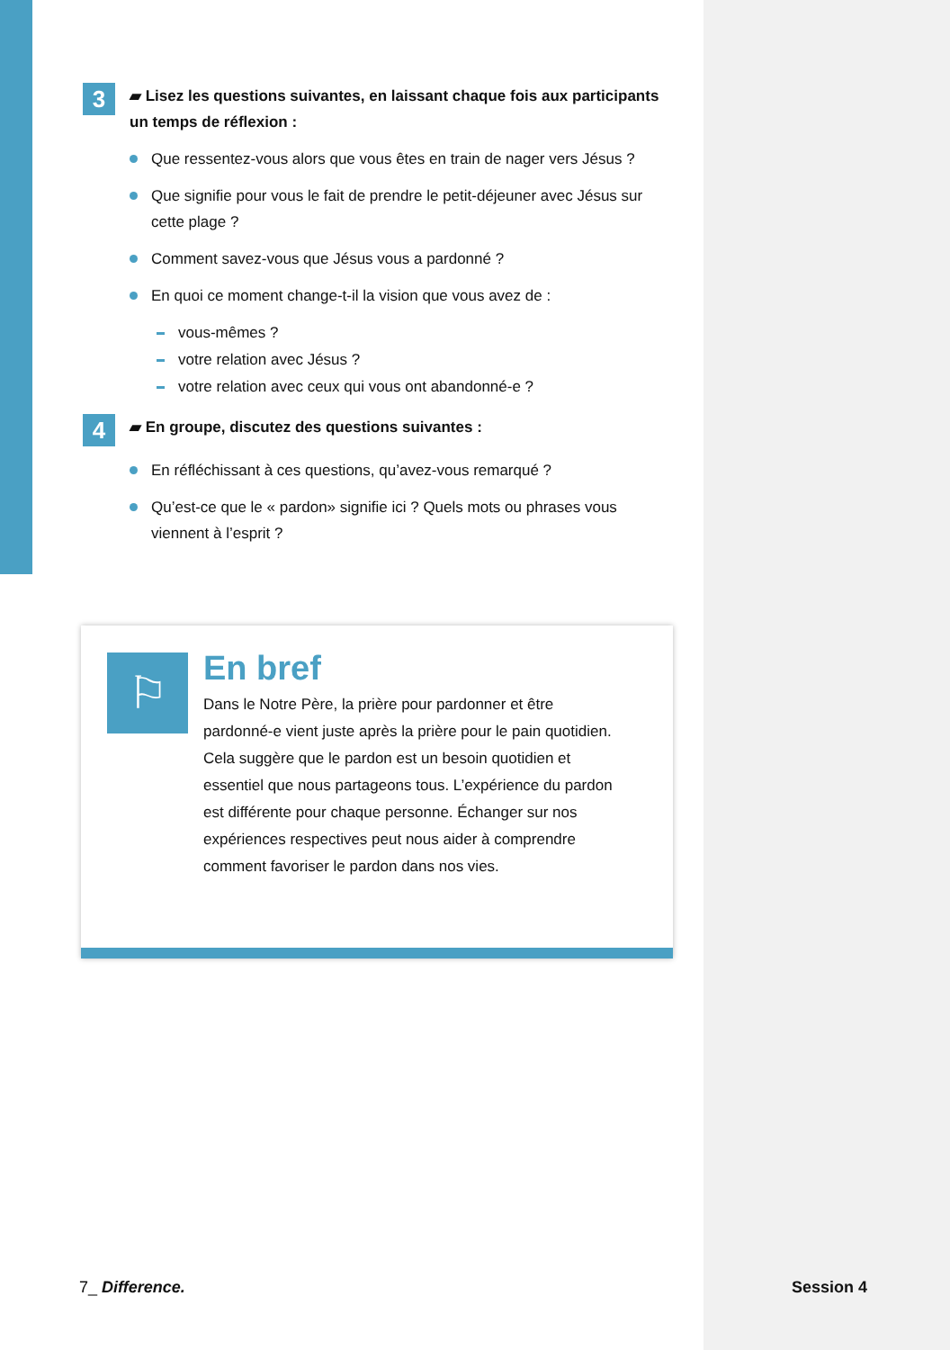3
▰ Lisez les questions suivantes, en laissant chaque fois aux participants un temps de réflexion :
Que ressentez-vous alors que vous êtes en train de nager vers Jésus ?
Que signifie pour vous le fait de prendre le petit-déjeuner avec Jésus sur cette plage ?
Comment savez-vous que Jésus vous a pardonné ?
En quoi ce moment change-t-il la vision que vous avez de :
vous-mêmes ?
votre relation avec Jésus ?
votre relation avec ceux qui vous ont abandonné-e ?
4
▰ En groupe, discutez des questions suivantes :
En réfléchissant à ces questions, qu’avez-vous remarqué ?
Qu’est-ce que le « pardon» signifie ici ? Quels mots ou phrases vous viennent à l’esprit ?
⚐
En bref
Dans le Notre Père, la prière pour pardonner et être pardonné-e vient juste après la prière pour le pain quotidien. Cela suggère que le pardon est un besoin quotidien et essentiel que nous partageons tous. L’expérience du pardon est différente pour chaque personne. Échanger sur nos expériences respectives peut nous aider à comprendre comment favoriser le pardon dans nos vies.
7_ Difference. Session 4